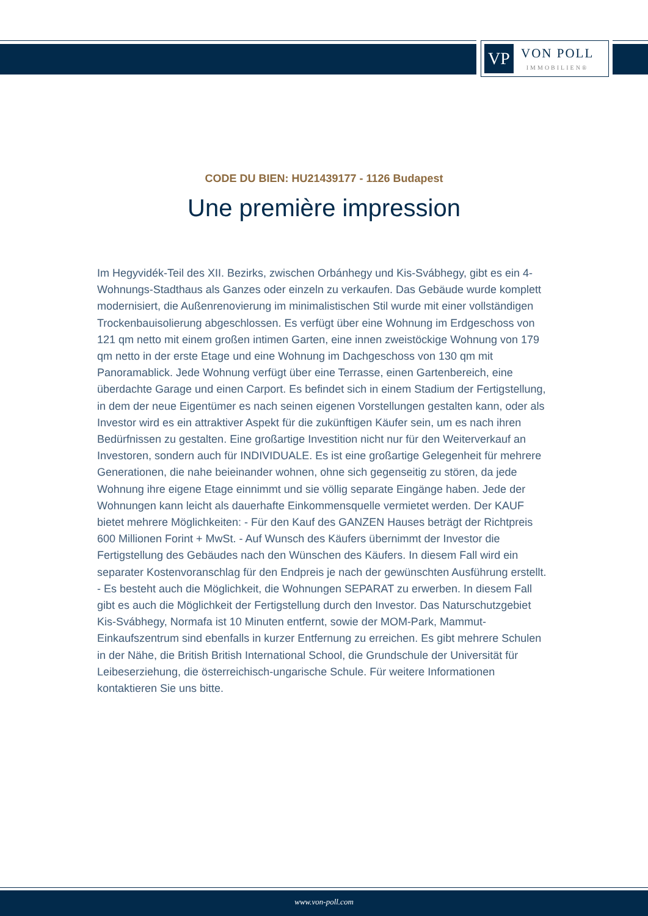VP
VON POLL
IMMOBILIEN®
CODE DU BIEN: HU21439177 - 1126 Budapest
Une première impression
Im Hegyvidék-Teil des XII. Bezirks, zwischen Orbánhegy und Kis-Svábhegy, gibt es ein 4-Wohnungs-Stadthaus als Ganzes oder einzeln zu verkaufen. Das Gebäude wurde komplett modernisiert, die Außenrenovierung im minimalistischen Stil wurde mit einer vollständigen Trockenbauisolierung abgeschlossen. Es verfügt über eine Wohnung im Erdgeschoss von 121 qm netto mit einem großen intimen Garten, eine innen zweistöckige Wohnung von 179 qm netto in der erste Etage und eine Wohnung im Dachgeschoss von 130 qm mit Panoramablick. Jede Wohnung verfügt über eine Terrasse, einen Gartenbereich, eine überdachte Garage und einen Carport. Es befindet sich in einem Stadium der Fertigstellung, in dem der neue Eigentümer es nach seinen eigenen Vorstellungen gestalten kann, oder als Investor wird es ein attraktiver Aspekt für die zukünftigen Käufer sein, um es nach ihren Bedürfnissen zu gestalten. Eine großartige Investition nicht nur für den Weiterverkauf an Investoren, sondern auch für INDIVIDUALE. Es ist eine großartige Gelegenheit für mehrere Generationen, die nahe beieinander wohnen, ohne sich gegenseitig zu stören, da jede Wohnung ihre eigene Etage einnimmt und sie völlig separate Eingänge haben. Jede der Wohnungen kann leicht als dauerhafte Einkommensquelle vermietet werden. Der KAUF bietet mehrere Möglichkeiten: - Für den Kauf des GANZEN Hauses beträgt der Richtpreis 600 Millionen Forint + MwSt. - Auf Wunsch des Käufers übernimmt der Investor die Fertigstellung des Gebäudes nach den Wünschen des Käufers. In diesem Fall wird ein separater Kostenvoranschlag für den Endpreis je nach der gewünschten Ausführung erstellt. - Es besteht auch die Möglichkeit, die Wohnungen SEPARAT zu erwerben. In diesem Fall gibt es auch die Möglichkeit der Fertigstellung durch den Investor. Das Naturschutzgebiet Kis-Svábhegy, Normafa ist 10 Minuten entfernt, sowie der MOM-Park, Mammut-Einkaufszentrum sind ebenfalls in kurzer Entfernung zu erreichen. Es gibt mehrere Schulen in der Nähe, die British British International School, die Grundschule der Universität für Leibeserziehung, die österreichisch-ungarische Schule. Für weitere Informationen kontaktieren Sie uns bitte.
www.von-poll.com